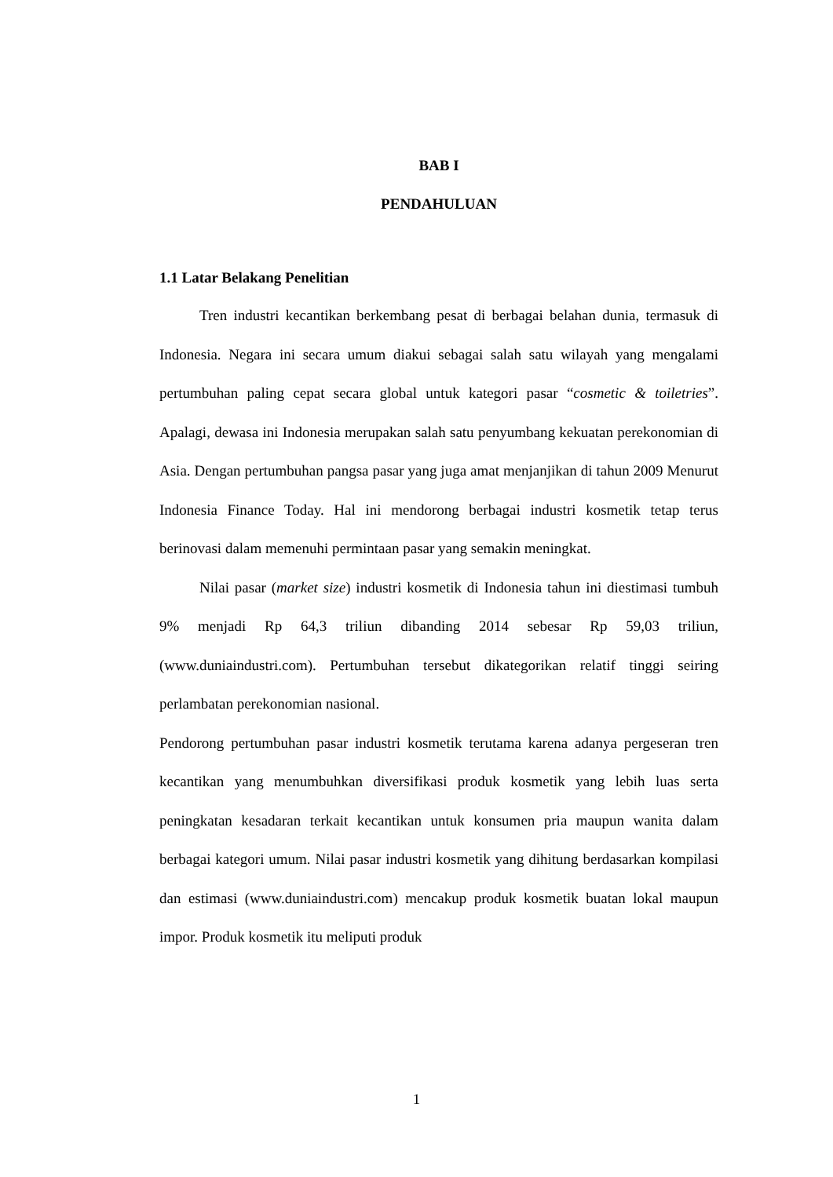BAB I
PENDAHULUAN
1.1 Latar Belakang Penelitian
Tren industri kecantikan berkembang pesat di berbagai belahan dunia, termasuk di Indonesia. Negara ini secara umum diakui sebagai salah satu wilayah yang mengalami pertumbuhan paling cepat secara global untuk kategori pasar “cosmetic & toiletries”. Apalagi, dewasa ini Indonesia merupakan salah satu penyumbang kekuatan perekonomian di Asia. Dengan pertumbuhan pangsa pasar yang juga amat menjanjikan di tahun 2009 Menurut Indonesia Finance Today. Hal ini mendorong berbagai industri kosmetik tetap terus berinovasi dalam memenuhi permintaan pasar yang semakin meningkat.
Nilai pasar (market size) industri kosmetik di Indonesia tahun ini diestimasi tumbuh 9% menjadi Rp 64,3 triliun dibanding 2014 sebesar Rp 59,03 triliun, (www.duniaindustri.com). Pertumbuhan tersebut dikategorikan relatif tinggi seiring perlambatan perekonomian nasional.
Pendorong pertumbuhan pasar industri kosmetik terutama karena adanya pergeseran tren kecantikan yang menumbuhkan diversifikasi produk kosmetik yang lebih luas serta peningkatan kesadaran terkait kecantikan untuk konsumen pria maupun wanita dalam berbagai kategori umum. Nilai pasar industri kosmetik yang dihitung berdasarkan kompilasi dan estimasi (www.duniaindustri.com) mencakup produk kosmetik buatan lokal maupun impor. Produk kosmetik itu meliputi produk
1